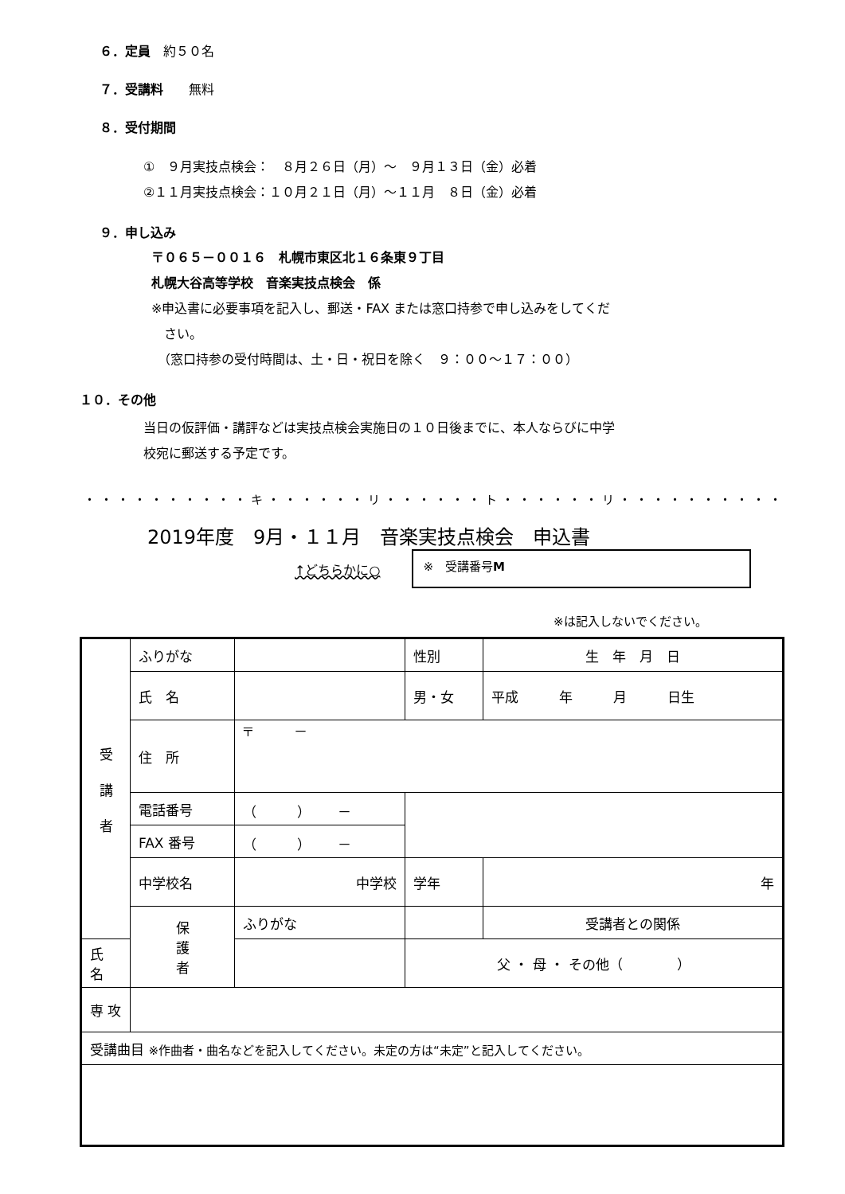６．定員　約５０名
７．受講料　　無料
８．受付期間
①　９月実技点検会：　８月２６日（月）～　９月１３日（金）必着
②１１月実技点検会：１０月２１日（月）～１１月　８日（金）必着
９．申し込み
〒０６５－００１６　札幌市東区北１６条東９丁目
札幌大谷高等学校　音楽実技点検会　係
※申込書に必要事項を記入し、郵送・FAX または窓口持参で申し込みをしてくだ
　さい。
　（窓口持参の受付時間は、土・日・祝日を除く　９：００～１７：００）
１０．その他
当日の仮評価・講評などは実技点検会実施日の１０日後までに、本人ならびに中学
校宛に郵送する予定です。
・・・・・・・・・・キ・・・・・・リ・・・・・・ト・・・・・・リ・・・・・・・・・・
2019年度　9月・１１月　音楽実技点検会　申込書
↑どちらかに○
※　受講番号M
※は記入しないでください。
| 受 講 者 | ふりがな | | | 性別 | 生 年 月 日 |
| | 氏 名 | | | 男・女 | 平成 年 月 日生 |
| | 住 所 | 〒 － | | | |
| | 電話番号 | （ ） － | | | |
| | FAX 番号 | （ ） － | | | |
| | 中学校名 | 中学校 | | 学年 | 年 |
| | 保 護 者 | ふりがな | | | 受講者との関係 |
| 氏 名 | | | | 父 ・ 母 ・ その他（ ） | |
| 専 攻 | | | | | |
| 受講曲目 ※作曲者・曲名などを記入してください。未定の方は“未定”と記入してください。 | | | | | |